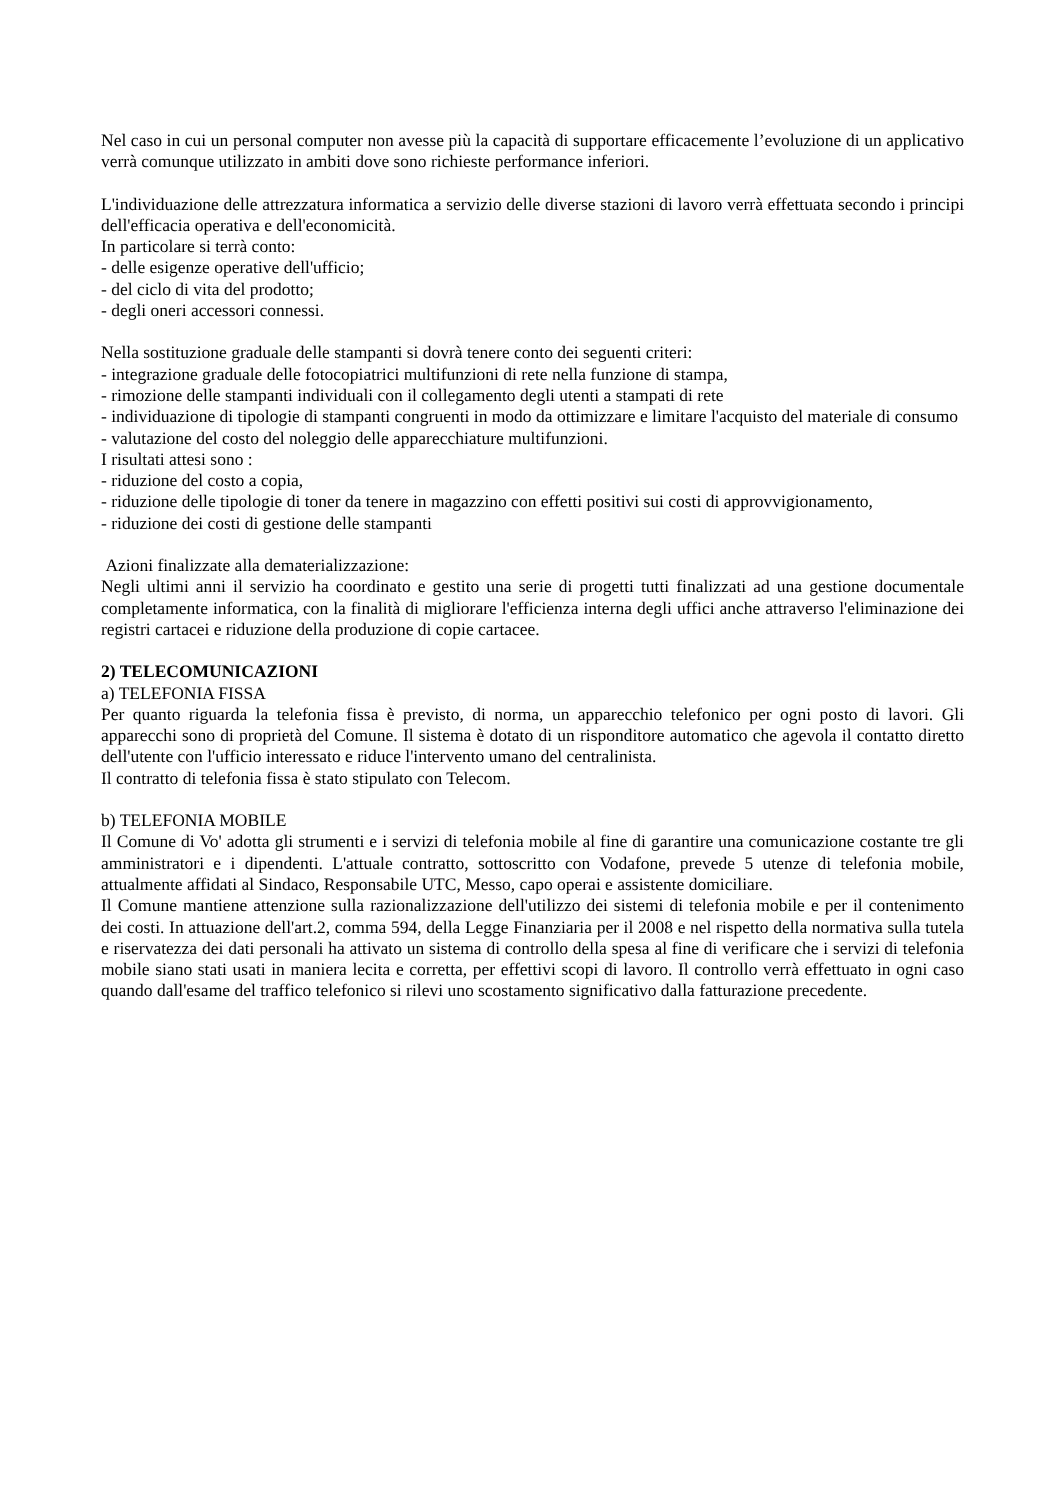Nel caso in cui un personal computer non avesse più la capacità di supportare efficacemente l’evoluzione di un applicativo verrà comunque utilizzato in ambiti dove sono richieste performance inferiori.
L'individuazione delle attrezzatura informatica a servizio delle diverse stazioni di lavoro verrà effettuata secondo i principi dell'efficacia operativa e dell'economicità.
In particolare si terrà conto:
- delle esigenze operative dell'ufficio;
- del ciclo di vita del prodotto;
- degli oneri accessori connessi.
Nella sostituzione graduale delle stampanti si dovrà tenere conto dei seguenti criteri:
- integrazione graduale delle fotocopiatrici multifunzioni di rete nella funzione di stampa,
- rimozione delle stampanti individuali con il collegamento degli utenti a stampati di rete
- individuazione di tipologie di stampanti congruenti in modo da ottimizzare e limitare l'acquisto del materiale di consumo
- valutazione del costo del noleggio delle apparecchiature multifunzioni.
I risultati attesi sono :
- riduzione del costo a copia,
- riduzione delle tipologie di toner da tenere in magazzino con effetti positivi sui costi di approvvigionamento,
- riduzione dei costi di gestione delle stampanti
Azioni finalizzate alla dematerializzazione:
Negli ultimi anni il servizio ha coordinato e gestito una serie di progetti tutti finalizzati ad una gestione documentale completamente informatica, con la finalità di migliorare l'efficienza interna degli uffici anche attraverso l'eliminazione dei registri cartacei e riduzione della produzione di copie cartacee.
2) TELECOMUNICAZIONI
a) TELEFONIA FISSA
Per quanto riguarda la telefonia fissa è previsto, di norma, un apparecchio telefonico per ogni posto di lavori. Gli apparecchi sono di proprietà del Comune. Il sistema è dotato di un risponditore automatico che agevola il contatto diretto dell'utente con l'ufficio interessato e riduce l'intervento umano del centralinista.
Il contratto di telefonia fissa è stato stipulato con Telecom.
b) TELEFONIA MOBILE
Il Comune di Vo' adotta gli strumenti e i servizi di telefonia mobile al fine di garantire una comunicazione costante tre gli amministratori e i dipendenti. L'attuale contratto, sottoscritto con Vodafone, prevede 5 utenze di telefonia mobile, attualmente affidati al Sindaco, Responsabile UTC, Messo, capo operai e assistente domiciliare.
Il Comune mantiene attenzione sulla razionalizzazione dell'utilizzo dei sistemi di telefonia mobile e per il contenimento dei costi. In attuazione dell'art.2, comma 594, della Legge Finanziaria per il 2008 e nel rispetto della normativa sulla tutela e riservatezza dei dati personali ha attivato un sistema di controllo della spesa al fine di verificare che i servizi di telefonia mobile siano stati usati in maniera lecita e corretta, per effettivi scopi di lavoro. Il controllo verrà effettuato in ogni caso quando dall'esame del traffico telefonico si rilevi uno scostamento significativo dalla fatturazione precedente.